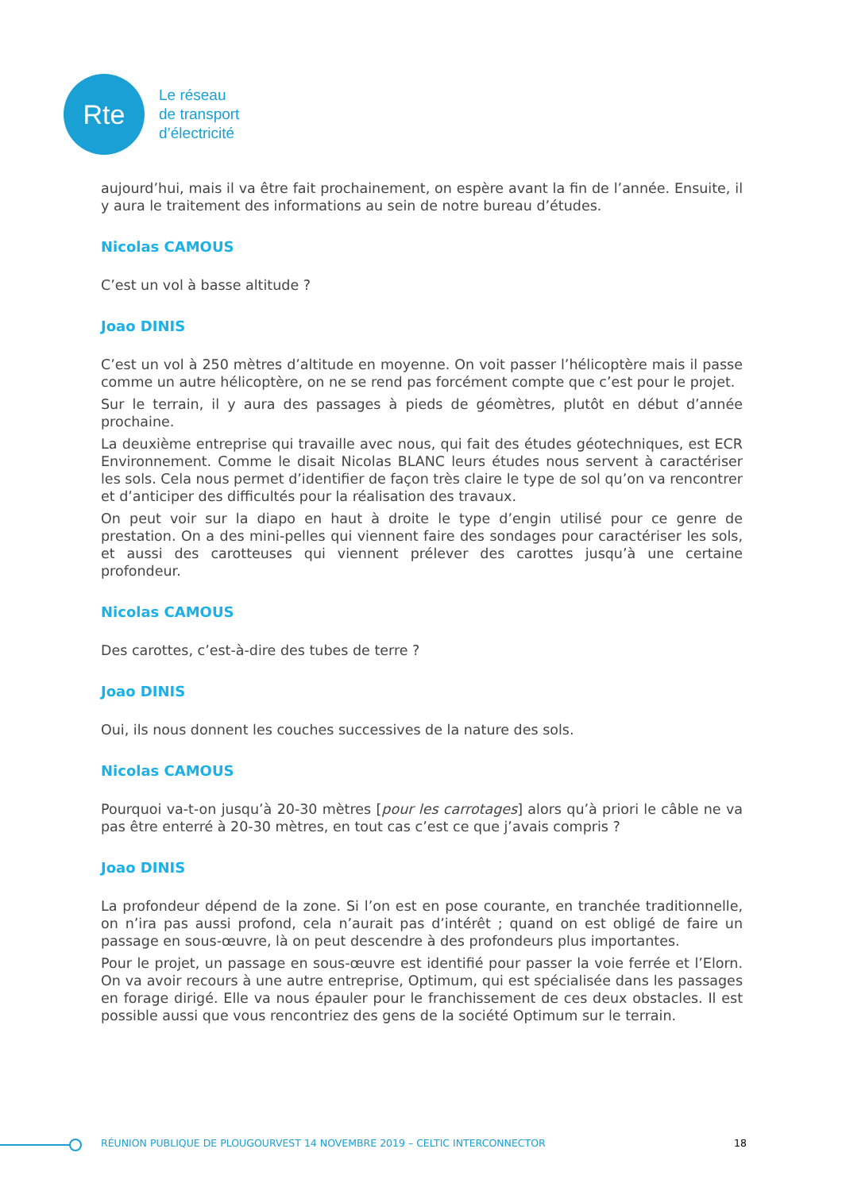Rte
Le réseau
de transport
d’électricité
aujourd’hui, mais il va être fait prochainement, on espère avant la fin de l’année. Ensuite, il y aura le traitement des informations au sein de notre bureau d’études.
Nicolas CAMOUS
C’est un vol à basse altitude ?
Joao DINIS
C’est un vol à 250 mètres d’altitude en moyenne. On voit passer l’hélicoptère mais il passe comme un autre hélicoptère, on ne se rend pas forcément compte que c’est pour le projet.
Sur le terrain, il y aura des passages à pieds de géomètres, plutôt en début d’année prochaine.
La deuxième entreprise qui travaille avec nous, qui fait des études géotechniques, est ECR Environnement. Comme le disait Nicolas BLANC leurs études nous servent à caractériser les sols. Cela nous permet d’identifier de façon très claire le type de sol qu’on va rencontrer et d’anticiper des difficultés pour la réalisation des travaux.
On peut voir sur la diapo en haut à droite le type d’engin utilisé pour ce genre de prestation. On a des mini-pelles qui viennent faire des sondages pour caractériser les sols, et aussi des carotteuses qui viennent prélever des carottes jusqu’à une certaine profondeur.
Nicolas CAMOUS
Des carottes, c’est-à-dire des tubes de terre ?
Joao DINIS
Oui, ils nous donnent les couches successives de la nature des sols.
Nicolas CAMOUS
Pourquoi va-t-on jusqu’à 20-30 mètres [pour les carrotages] alors qu’à priori le câble ne va pas être enterré à 20-30 mètres, en tout cas c’est ce que j’avais compris ?
Joao DINIS
La profondeur dépend de la zone. Si l’on est en pose courante, en tranchée traditionnelle, on n’ira pas aussi profond, cela n’aurait pas d’intérêt ; quand on est obligé de faire un passage en sous-œuvre, là on peut descendre à des profondeurs plus importantes.
Pour le projet, un passage en sous-œuvre est identifié pour passer la voie ferrée et l’Elorn. On va avoir recours à une autre entreprise, Optimum, qui est spécialisée dans les passages en forage dirigé. Elle va nous épauler pour le franchissement de ces deux obstacles. Il est possible aussi que vous rencontriez des gens de la société Optimum sur le terrain.
RÉUNION PUBLIQUE DE PLOUGOURVEST 14 NOVEMBRE 2019 – CELTIC INTERCONNECTOR 18